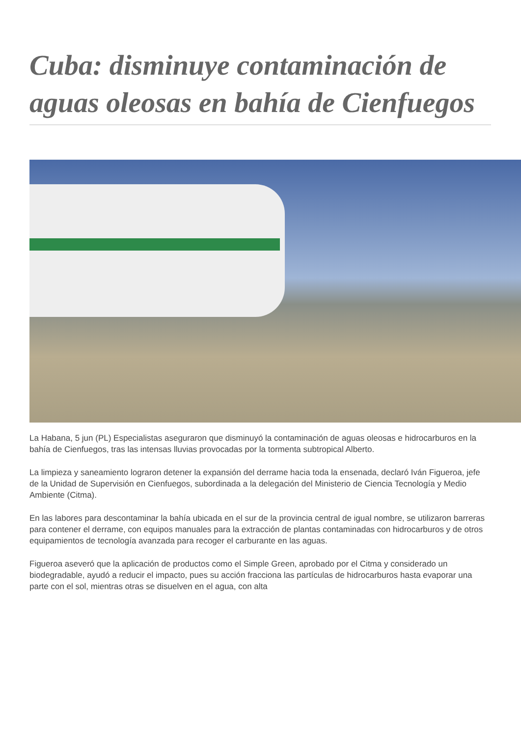Cuba: disminuye contaminación de aguas oleosas en bahía de Cienfuegos
La Habana, 5 jun (PL) Especialistas aseguraron que disminuyó la contaminación de aguas oleosas e hidrocarburos en la bahía de Cienfuegos, tras las intensas lluvias provocadas por la tormenta subtropical Alberto.
La limpieza y saneamiento lograron detener la expansión del derrame hacia toda la ensenada, declaró Iván Figueroa, jefe de la Unidad de Supervisión en Cienfuegos, subordinada a la delegación del Ministerio de Ciencia Tecnología y Medio Ambiente (Citma).
En las labores para descontaminar la bahía ubicada en el sur de la provincia central de igual nombre, se utilizaron barreras para contener el derrame, con equipos manuales para la extracción de plantas contaminadas con hidrocarburos y de otros equipamientos de tecnología avanzada para recoger el carburante en las aguas.
Figueroa aseveró que la aplicación de productos como el Simple Green, aprobado por el Citma y considerado un biodegradable, ayudó a reducir el impacto, pues su acción fracciona las partículas de hidrocarburos hasta evaporar una parte con el sol, mientras otras se disuelven en el agua, con alta